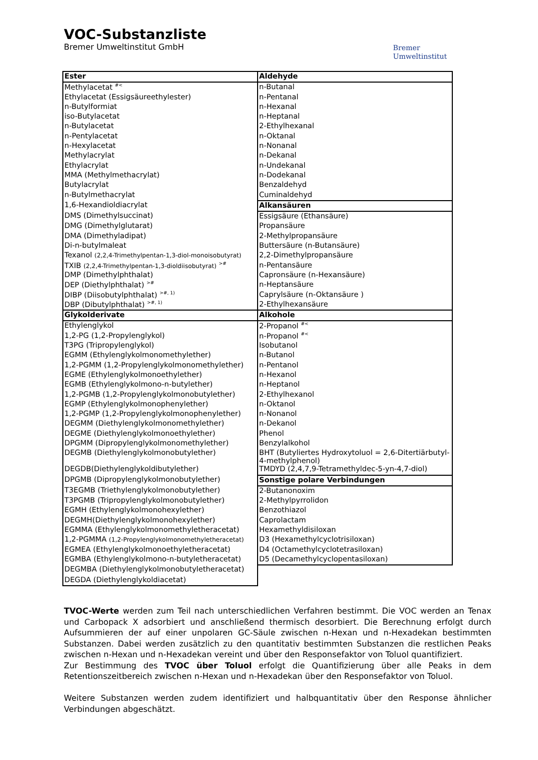VOC-Substanzliste
Bremer Umweltinstitut GmbH
Bremer
Umweltinstitut
| Ester | Aldehyde |
| Methylacetat <sup>#<</sup> | n-Butanal |
| Ethylacetat (Essigsäureethylester) | n-Pentanal |
| n-Butylformiat | n-Hexanal |
| iso-Butylacetat | n-Heptanal |
| n-Butylacetat | 2-Ethylhexanal |
| n-Pentylacetat | n-Oktanal |
| n-Hexylacetat | n-Nonanal |
| Methylacrylat | n-Dekanal |
| Ethylacrylat | n-Undekanal |
| MMA (Methylmethacrylat) | n-Dodekanal |
| Butylacrylat | Benzaldehyd |
| n-Butylmethacrylat | Cuminaldehyd |
| 1,6-Hexandioldiacrylat | Alkansäuren |
| DMS (Dimethylsuccinat) | Essigsäure (Ethansäure) |
| DMG (Dimethylglutarat) | Propansäure |
| DMA (Dimethyladipat) | 2-Methylpropansäure |
| Di-n-butylmaleat | Buttersäure (n-Butansäure) |
| Texanol (2,2,4-Trimethylpentan-1,3-diol-monoisobutyrat) | 2,2-Dimethylpropansäure |
| TXIB (2,2,4-Trimethylpentan-1,3-dioldiisobutyrat) <sup>>#</sup> | n-Pentansäure |
| DMP (Dimethylphthalat) | Capronsäure (n-Hexansäure) |
| DEP (Diethylphthalat) <sup>>#</sup> | n-Heptansäure |
| DIBP (Diisobutylphthalat) <sup>>#, 1)</sup> | Caprylsäure (n-Oktansäure ) |
| DBP (Dibutylphthalat) <sup>>#, 1)</sup> | 2-Ethylhexansäure |
| Glykolderivate | Alkohole |
| Ethylenglykol | 2-Propanol <sup>#<</sup> |
| 1,2-PG (1,2-Propylenglykol) | n-Propanol <sup>#<</sup> |
| T3PG (Tripropylenglykol) | Isobutanol |
| EGMM (Ethylenglykolmonomethylether) | n-Butanol |
| 1,2-PGMM (1,2-Propylenglykolmonomethylether) | n-Pentanol |
| EGME (Ethylenglykolmonoethylether) | n-Hexanol |
| EGMB (Ethylenglykolmono-n-butylether) | n-Heptanol |
| 1,2-PGMB (1,2-Propylenglykolmonobutylether) | 2-Ethylhexanol |
| EGMP (Ethylenglykolmonophenylether) | n-Oktanol |
| 1,2-PGMP (1,2-Propylenglykolmonophenylether) | n-Nonanol |
| DEGMM (Diethylenglykolmonomethylether) | n-Dekanol |
| DEGME (Diethylenglykolmonoethylether) | Phenol |
| DPGMM (Dipropylenglykolmonomethylether) | Benzylalkohol |
| DEGMB (Diethylenglykolmonobutylether) | BHT (Butyliertes Hydroxytoluol = 2,6-Ditertiärbutyl-4-methylphenol) |
| DEGDB(Diethylenglykoldibutylether) | TMDYD (2,4,7,9-Tetramethyldec-5-yn-4,7-diol) |
| DPGMB (Dipropylenglykolmonobutylether) | Sonstige polare Verbindungen |
| T3EGMB (Triethylenglykolmonobutylether) | 2-Butanonoxim |
| T3PGMB (Tripropylenglykolmonobutylether) | 2-Methylpyrrolidon |
| EGMH (Ethylenglykolmonohexylether) | Benzothiazol |
| DEGMH(Diethylenglykolmonohexylether) | Caprolactam |
| EGMMA (Ethylenglykolmonomethyletheracetat) | Hexamethyldisiloxan |
| 1,2-PGMMA (1,2-Propylenglykolmonomethyletheracetat) | D3 (Hexamethylcyclotrisiloxan) |
| EGMEA (Ethylenglykolmonoethyletheracetat) | D4 (Octamethylcyclotetrasiloxan) |
| EGMBA (Ethylenglykolmono-n-butyletheracetat) | D5 (Decamethylcyclopentasiloxan) |
| DEGMBA (Diethylenglykolmonobutyletheracetat) | |
| DEGDA (Diethylenglykoldiacetat) | |
TVOC-Werte werden zum Teil nach unterschiedlichen Verfahren bestimmt. Die VOC werden an Tenax und Carbopack X adsorbiert und anschließend thermisch desorbiert. Die Berechnung erfolgt durch Aufsummieren der auf einer unpolaren GC-Säule zwischen n-Hexan und n-Hexadekan bestimmten Substanzen. Dabei werden zusätzlich zu den quantitativ bestimmten Substanzen die restlichen Peaks zwischen n-Hexan und n-Hexadekan vereint und über den Responsefaktor von Toluol quantifiziert.
Zur Bestimmung des TVOC über Toluol erfolgt die Quantifizierung über alle Peaks in dem Retentionszeitbereich zwischen n-Hexan und n-Hexadekan über den Responsefaktor von Toluol.
Weitere Substanzen werden zudem identifiziert und halbquantitativ über den Response ähnlicher Verbindungen abgeschätzt.